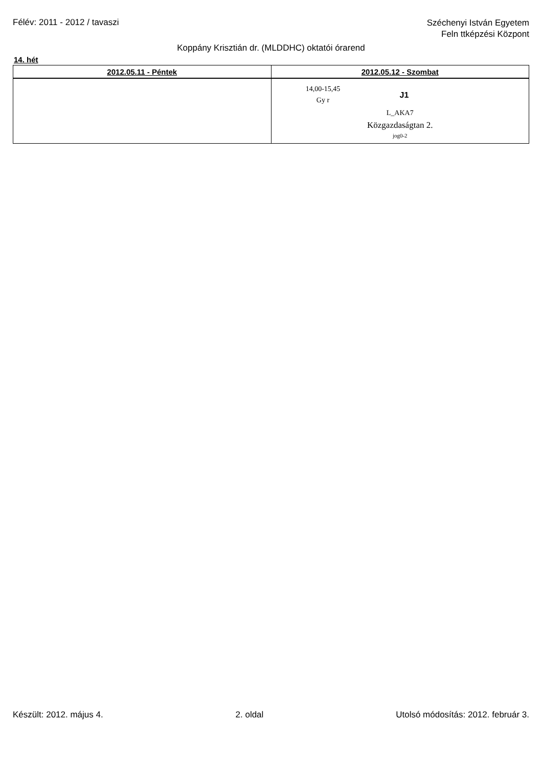Félév: 2011 - 2012 / tavaszi
Széchenyi István Egyetem
Feln ttképzési Központ
Koppány Krisztián dr. (MLDDHC) oktatói órarend
14. hét
| 2012.05.11 - Péntek | 2012.05.12 - Szombat |
| --- | --- |
| | 14,00-15,45 Gy r J1 L_AKA7 Közgazdaságtan 2. jog0-2 |
Készült: 2012. május 4. 2. oldal Utolsó módosítás: 2012. február 3.